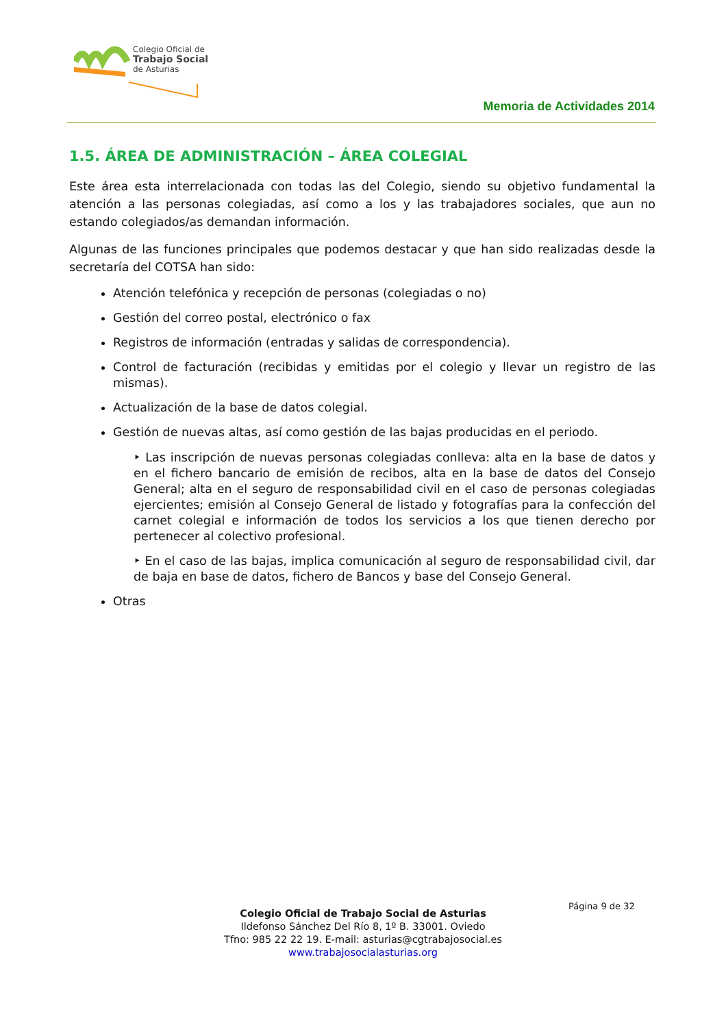Colegio Oficial de
Trabajo Social
de Asturias
Memoria de Actividades 2014
1.5. ÁREA DE ADMINISTRACIÓN – ÁREA COLEGIAL
Este área esta interrelacionada con todas las del Colegio, siendo su objetivo fundamental la atención a las personas colegiadas, así como a los y las trabajadores sociales, que aun no estando colegiados/as demandan información.
Algunas de las funciones principales que podemos destacar y que han sido realizadas desde la secretaría del COTSA han sido:
Atención telefónica y recepción de personas (colegiadas o no)
Gestión del correo postal, electrónico o fax
Registros de información (entradas y salidas de correspondencia).
Control de facturación (recibidas y emitidas por el colegio y llevar un registro de las mismas).
Actualización de la base de datos colegial.
Gestión de nuevas altas, así como gestión de las bajas producidas en el periodo.
‣ Las inscripción de nuevas personas colegiadas conlleva: alta en la base de datos y en el fichero bancario de emisión de recibos, alta en la base de datos del Consejo General; alta en el seguro de responsabilidad civil en el caso de personas colegiadas ejercientes; emisión al Consejo General de listado y fotografías para la confección del carnet colegial e información de todos los servicios a los que tienen derecho por pertenecer al colectivo profesional.
‣ En el caso de las bajas, implica comunicación al seguro de responsabilidad civil, dar de baja en base de datos, fichero de Bancos y base del Consejo General.
Otras
Página 9 de 32
Colegio Oficial de Trabajo Social de Asturias
Ildefonso Sánchez Del Río 8, 1º B. 33001. Oviedo
Tfno: 985 22 22 19. E-mail: asturias@cgtrabajosocial.es
www.trabajosocialasturias.org